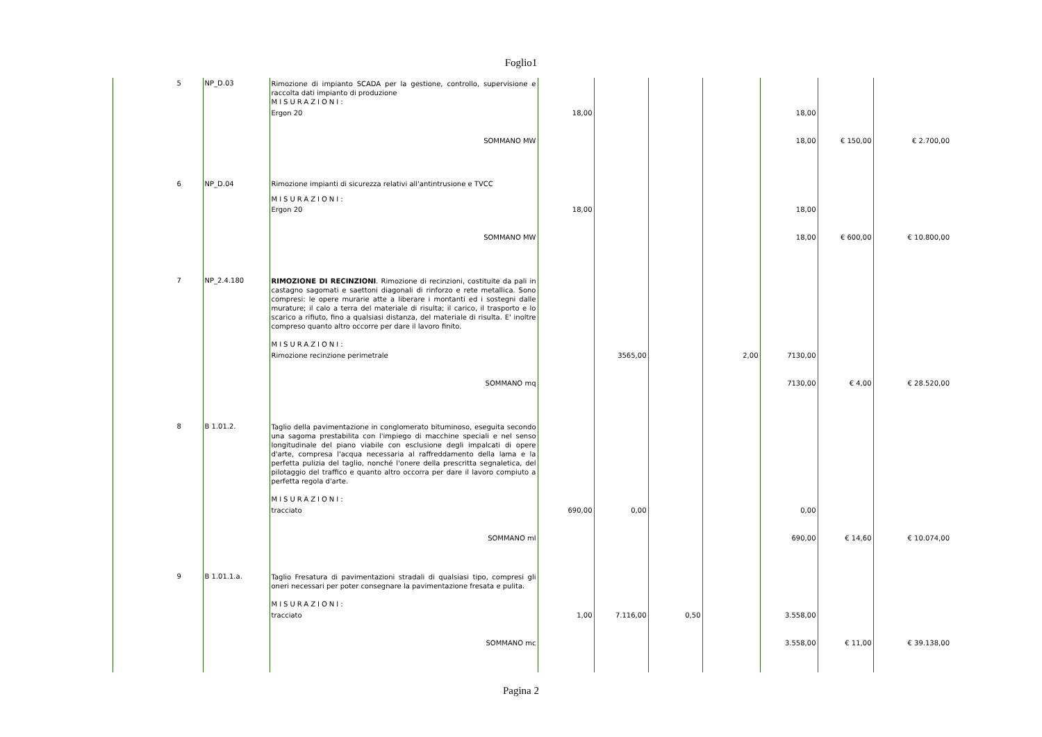Foglio1
| | | 5 | NP_D.03 | Rimozione di impianto SCADA per la gestione, controllo, supervisione e raccolta dati impianto di produzione MISURAZIONI: | | | | | | | |
| | | | | Ergon 20 | 18,00 | | | | 18,00 | | |
| | | | | SOMMANO MW | | | | | 18,00 | € 150,00 | € 2.700,00 |
| | | 6 | NP_D.04 | Rimozione impianti di sicurezza relativi all'antintrusione e TVCC MISURAZIONI: | | | | | | | |
| | | | | Ergon 20 | 18,00 | | | | 18,00 | | |
| | | | | SOMMANO MW | | | | | 18,00 | € 600,00 | € 10.800,00 |
| | | 7 | NP_2.4.180 | RIMOZIONE DI RECINZIONI . Rimozione di recinzioni, costituite da pali in castagno sagomati e saettoni diagonali di rinforzo e rete metallica. Sono compresi: le opere murarie atte a liberare i montanti ed i sostegni dalle murature; il calo a terra del materiale di risulta; il carico, il trasporto e lo scarico a rifiuto, fino a qualsiasi distanza, del materiale di risulta. E' inoltre compreso quanto altro occorre per dare il lavoro finito. MISURAZIONI: | | | | | | | |
| | | | | Rimozione recinzione perimetrale | | 3565,00 | | 2,00 | 7130,00 | | |
| | | | | SOMMANO mq | | | | | 7130,00 | € 4,00 | € 28.520,00 |
| | | 8 | B 1.01.2. | Taglio della pavimentazione in conglomerato bituminoso, eseguita secondo una sagoma prestabilita con l'impiego di macchine speciali e nel senso longitudinale del piano viabile con esclusione degli impalcati di opere d'arte, compresa l'acqua necessaria al raffreddamento della lama e la perfetta pulizia del taglio, nonché l'onere della prescritta segnaletica, del pilotaggio del traffico e quanto altro occorra per dare il lavoro compiuto a perfetta regola d'arte. MISURAZIONI: | | | | | | | |
| | | | | tracciato | 690,00 | 0,00 | | | 0,00 | | |
| | | | | SOMMANO ml | | | | | 690,00 | € 14,60 | € 10.074,00 |
| | | 9 | B 1.01.1.a. | Taglio Fresatura di pavimentazioni stradali di qualsiasi tipo, compresi gli oneri necessari per poter consegnare la pavimentazione fresata e pulita. MISURAZIONI: | | | | | | | |
| | | | | tracciato | 1,00 | 7.116,00 | 0,50 | | 3.558,00 | | |
| | | | | SOMMANO mc | | | | | 3.558,00 | € 11,00 | € 39.138,00 |
Pagina 2